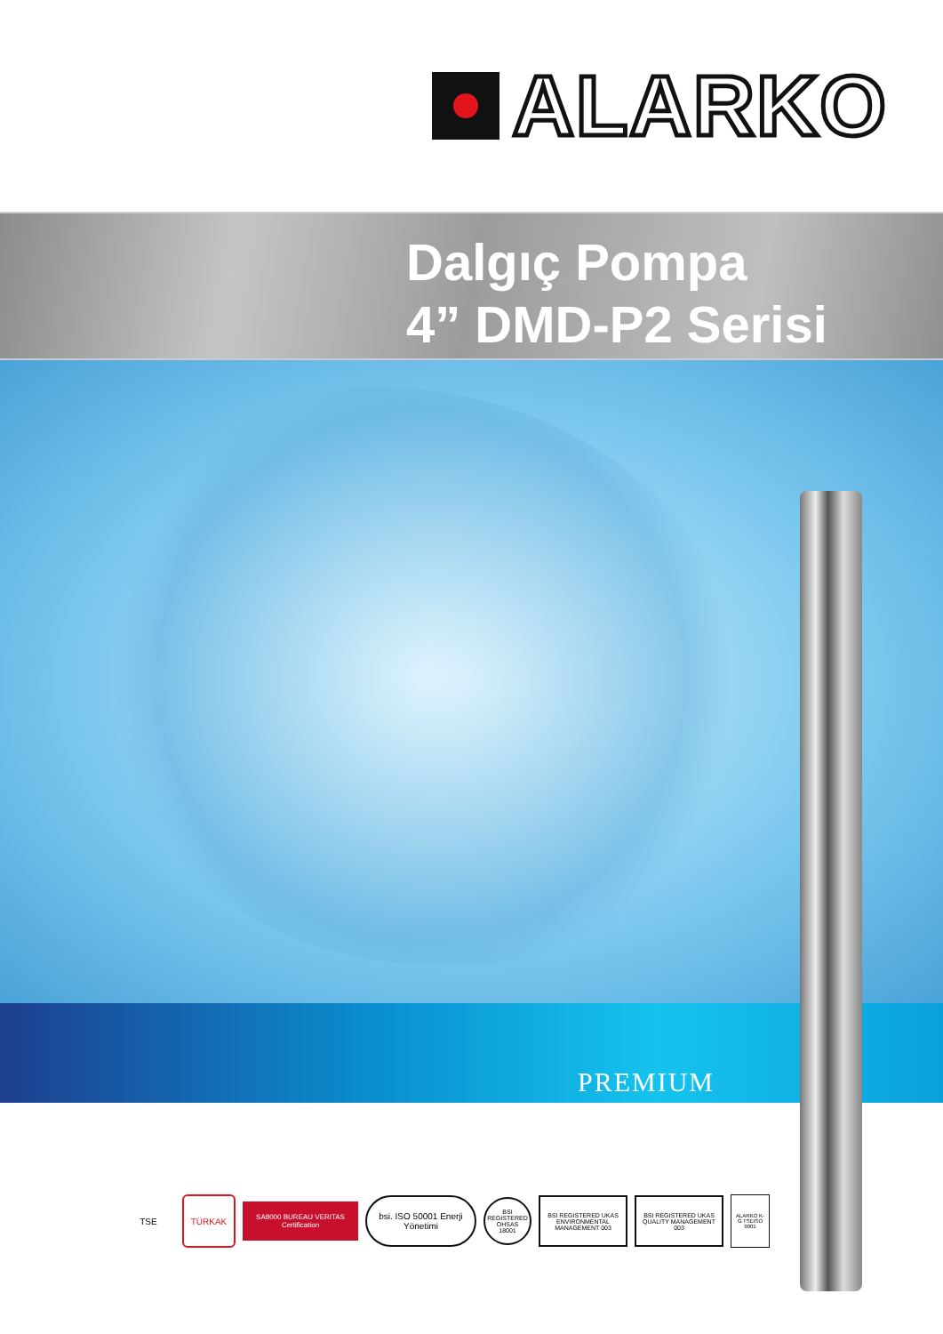ALARKO
Dalgıç Pompa
4” DMD-P2 Serisi
PREMIUM
TSE
TÜRKAK
SA8000 BUREAU VERITAS Certification
bsi. ISO 50001 Enerji Yönetimi
BSI REGISTERED OHSAS 18001
BSI REGISTERED UKAS ENVIRONMENTAL MANAGEMENT 003
BSI REGISTERED UKAS QUALITY MANAGEMENT 003
ALARKO K-G TSEISO 9001